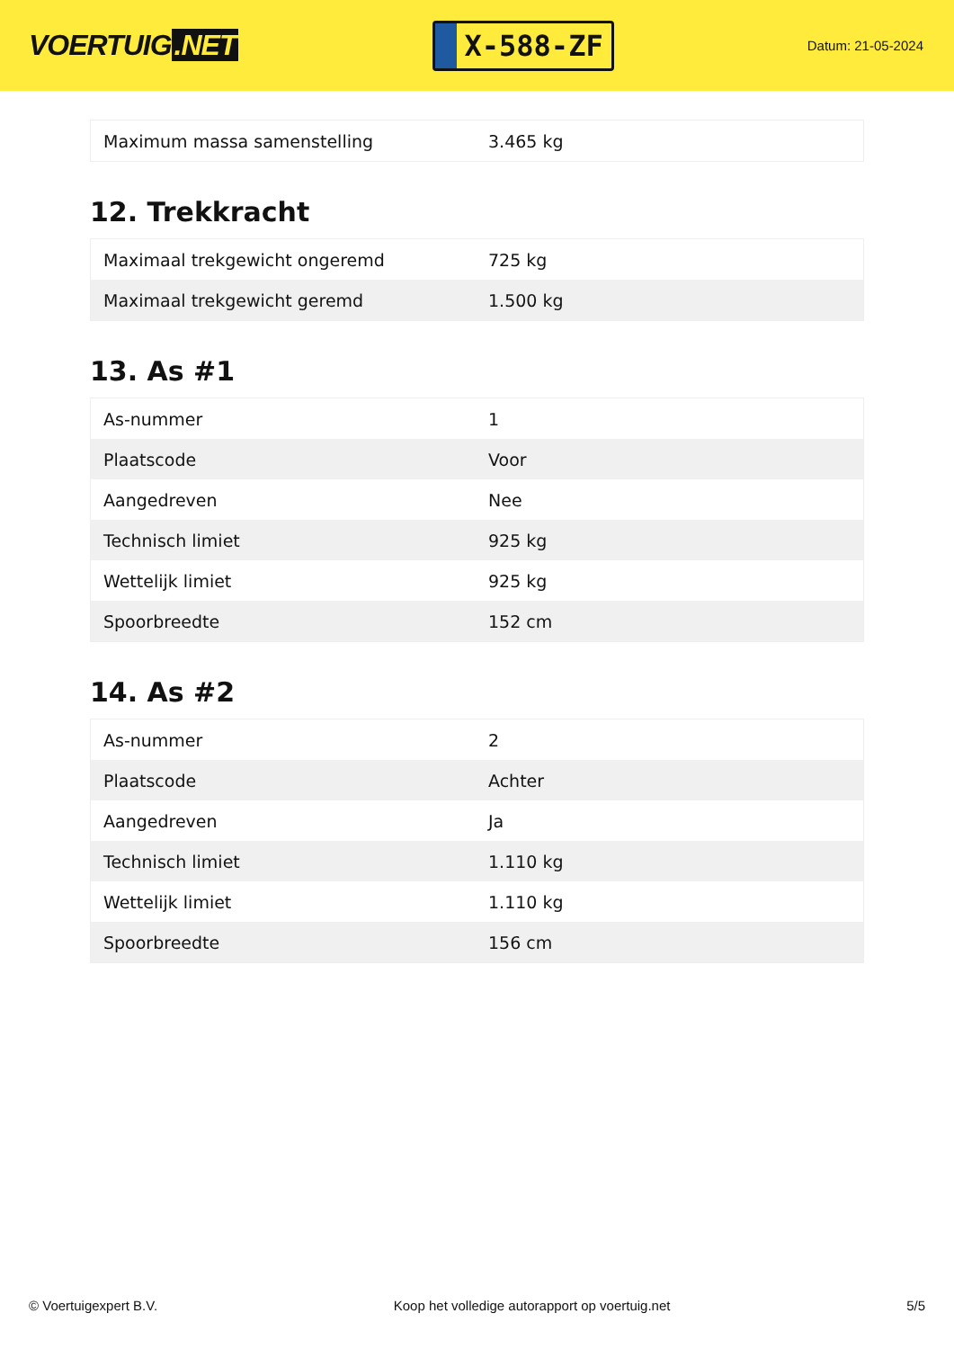VOERTUIG.NET
X-588-ZF
Datum: 21-05-2024
| Maximum massa samenstelling | 3.465 kg |
12. Trekkracht
| Maximaal trekgewicht ongeremd | 725 kg |
| Maximaal trekgewicht geremd | 1.500 kg |
13. As #1
| As-nummer | 1 |
| Plaatscode | Voor |
| Aangedreven | Nee |
| Technisch limiet | 925 kg |
| Wettelijk limiet | 925 kg |
| Spoorbreedte | 152 cm |
14. As #2
| As-nummer | 2 |
| Plaatscode | Achter |
| Aangedreven | Ja |
| Technisch limiet | 1.110 kg |
| Wettelijk limiet | 1.110 kg |
| Spoorbreedte | 156 cm |
© Voertuigexpert B.V. Koop het volledige autorapport op voertuig.net 5/5